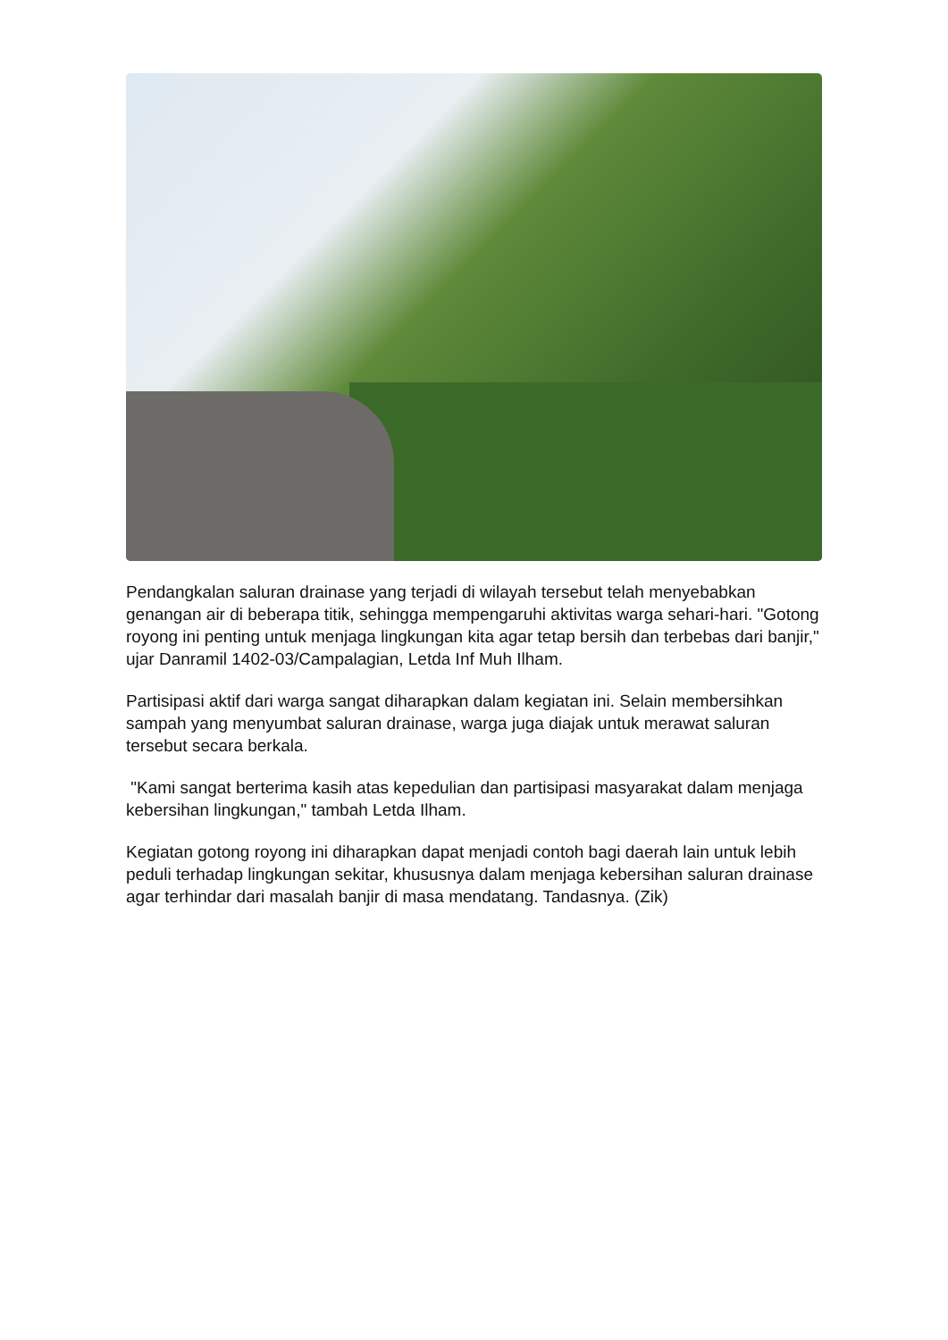Pendangkalan saluran drainase yang terjadi di wilayah tersebut telah menyebabkan genangan air di beberapa titik, sehingga mempengaruhi aktivitas warga sehari-hari. "Gotong royong ini penting untuk menjaga lingkungan kita agar tetap bersih dan terbebas dari banjir," ujar Danramil 1402-03/Campalagian, Letda Inf Muh Ilham.
Partisipasi aktif dari warga sangat diharapkan dalam kegiatan ini. Selain membersihkan sampah yang menyumbat saluran drainase, warga juga diajak untuk merawat saluran tersebut secara berkala.
"Kami sangat berterima kasih atas kepedulian dan partisipasi masyarakat dalam menjaga kebersihan lingkungan," tambah Letda Ilham.
Kegiatan gotong royong ini diharapkan dapat menjadi contoh bagi daerah lain untuk lebih peduli terhadap lingkungan sekitar, khususnya dalam menjaga kebersihan saluran drainase agar terhindar dari masalah banjir di masa mendatang. Tandasnya. (Zik)